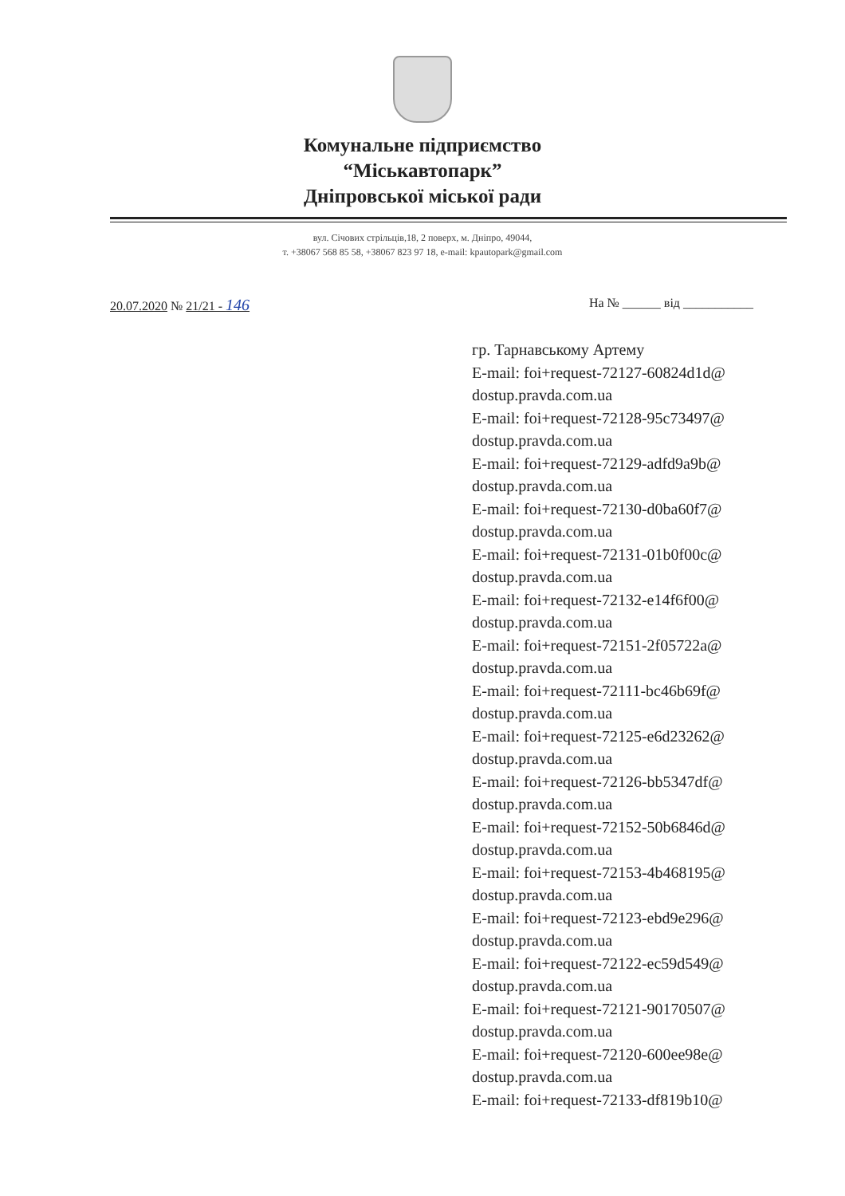Комунальне підприємство
“Міськавтопарк”
Дніпровської міської ради
вул. Січових стрільців,18, 2 поверх, м. Дніпро, 49044,
т. +38067 568 85 58, +38067 823 97 18, e-mail: kpautopark@gmail.com
20.07.2020 № 21/21 - 146 На № ______ від ___________
гр. Тарнавському Артему
E-mail: foi+request-72127-60824d1d@
dostup.pravda.com.ua
E-mail: foi+request-72128-95c73497@
dostup.pravda.com.ua
E-mail: foi+request-72129-adfd9a9b@
dostup.pravda.com.ua
E-mail: foi+request-72130-d0ba60f7@
dostup.pravda.com.ua
E-mail: foi+request-72131-01b0f00c@
dostup.pravda.com.ua
E-mail: foi+request-72132-e14f6f00@
dostup.pravda.com.ua
E-mail: foi+request-72151-2f05722a@
dostup.pravda.com.ua
E-mail: foi+request-72111-bc46b69f@
dostup.pravda.com.ua
E-mail: foi+request-72125-e6d23262@
dostup.pravda.com.ua
E-mail: foi+request-72126-bb5347df@
dostup.pravda.com.ua
E-mail: foi+request-72152-50b6846d@
dostup.pravda.com.ua
E-mail: foi+request-72153-4b468195@
dostup.pravda.com.ua
E-mail: foi+request-72123-ebd9e296@
dostup.pravda.com.ua
E-mail: foi+request-72122-ec59d549@
dostup.pravda.com.ua
E-mail: foi+request-72121-90170507@
dostup.pravda.com.ua
E-mail: foi+request-72120-600ee98e@
dostup.pravda.com.ua
E-mail: foi+request-72133-df819b10@